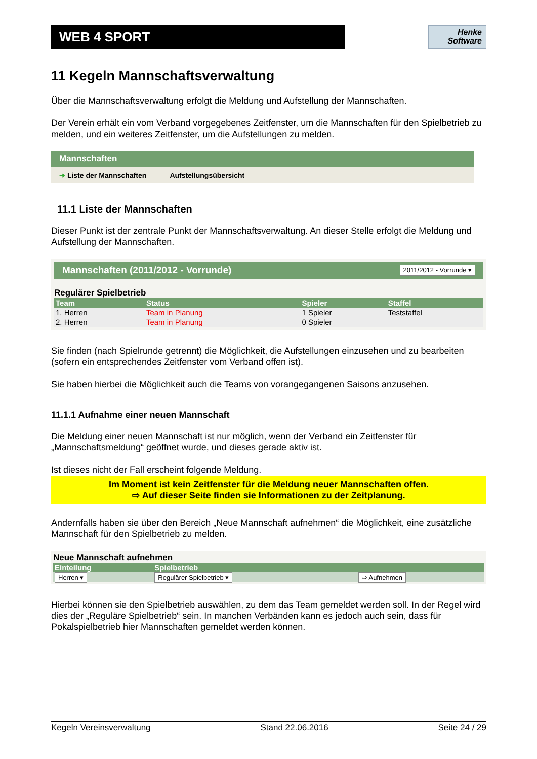WEB 4 SPORT
Henke
Software
11 Kegeln Mannschaftsverwaltung
Über die Mannschaftsverwaltung erfolgt die Meldung und Aufstellung der Mannschaften.
Der Verein erhält ein vom Verband vorgegebenes Zeitfenster, um die Mannschaften für den Spielbetrieb zu melden, und ein weiteres Zeitfenster, um die Aufstellungen zu melden.
Mannschaften
➜ Liste der Mannschaften Aufstellungsübersicht
11.1 Liste der Mannschaften
Dieser Punkt ist der zentrale Punkt der Mannschaftsverwaltung. An dieser Stelle erfolgt die Meldung und Aufstellung der Mannschaften.
Mannschaften (2011/2012 - Vorrunde) 2011/2012 - Vorrunde ▾
Regulärer Spielbetrieb
| Team | Status | Spieler | Staffel |
| --- | --- | --- | --- |
| 1. Herren | Team in Planung | 1 Spieler | Teststaffel |
| 2. Herren | Team in Planung | 0 Spieler | |
Sie finden (nach Spielrunde getrennt) die Möglichkeit, die Aufstellungen einzusehen und zu bearbeiten (sofern ein entsprechendes Zeitfenster vom Verband offen ist).
Sie haben hierbei die Möglichkeit auch die Teams von vorangegangenen Saisons anzusehen.
11.1.1 Aufnahme einer neuen Mannschaft
Die Meldung einer neuen Mannschaft ist nur möglich, wenn der Verband ein Zeitfenster für „Mannschaftsmeldung“ geöffnet wurde, und dieses gerade aktiv ist.
Ist dieses nicht der Fall erscheint folgende Meldung.
Im Moment ist kein Zeitfenster für die Meldung neuer Mannschaften offen.
⇨ Auf dieser Seite finden sie Informationen zu der Zeitplanung.
Andernfalls haben sie über den Bereich „Neue Mannschaft aufnehmen“ die Möglichkeit, eine zusätzliche Mannschaft für den Spielbetrieb zu melden.
Neue Mannschaft aufnehmen
| Einteilung | Spielbetrieb | |
| --- | --- | --- |
| Herren ▾ | Regulärer Spielbetrieb ▾ | ⇨ Aufnehmen |
Hierbei können sie den Spielbetrieb auswählen, zu dem das Team gemeldet werden soll. In der Regel wird dies der „Reguläre Spielbetrieb“ sein. In manchen Verbänden kann es jedoch auch sein, dass für Pokalspielbetrieb hier Mannschaften gemeldet werden können.
Kegeln Vereinsverwaltung Stand 22.06.2016 Seite 24 / 29